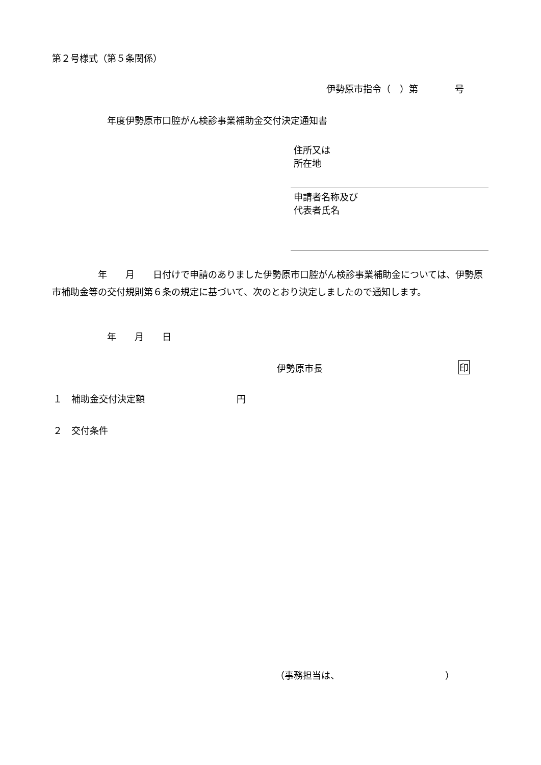第２号様式（第５条関係）
伊勢原市指令（　）第　　　　号
年度伊勢原市口腔がん検診事業補助金交付決定通知書
住所又は
所在地
申請者名称及び
代表者氏名
　　　　　年　　月　　日付けで申請のありました伊勢原市口腔がん検診事業補助金については、伊勢原市補助金等の交付規則第６条の規定に基づいて、次のとおり決定しましたので通知します。
年　　月　　日
伊勢原市長
印
１　補助金交付決定額　　　　　　　　　　円
２　交付条件
（事務担当は、　　　　　　　　　　　　）